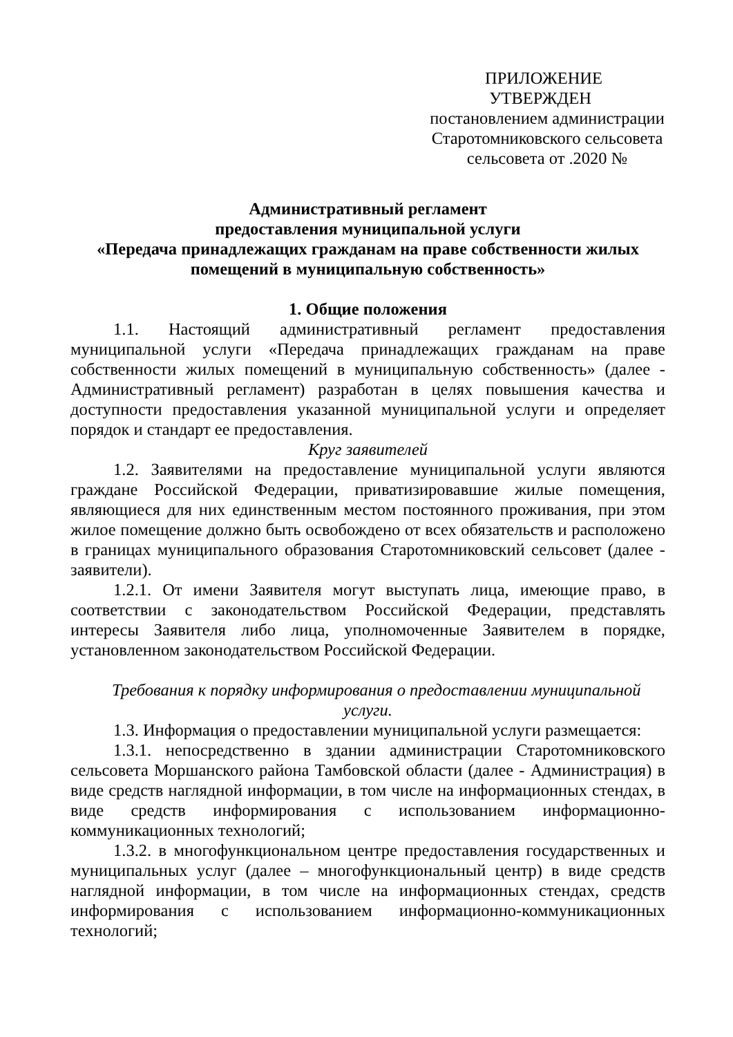ПРИЛОЖЕНИЕ
УТВЕРЖДЕН
постановлением администрации
Старотомниковского сельсовета
сельсовета от .2020 №
Административный регламент
предоставления муниципальной услуги
«Передача принадлежащих гражданам на праве собственности жилых помещений в муниципальную собственность»
1. Общие положения
1.1. Настоящий административный регламент предоставления муниципальной услуги «Передача принадлежащих гражданам на праве собственности жилых помещений в муниципальную собственность» (далее - Административный регламент) разработан в целях повышения качества и доступности предоставления указанной муниципальной услуги и определяет порядок и стандарт ее предоставления.
Круг заявителей
1.2. Заявителями на предоставление муниципальной услуги являются граждане Российской Федерации, приватизировавшие жилые помещения, являющиеся для них единственным местом постоянного проживания, при этом жилое помещение должно быть освобождено от всех обязательств и расположено в границах муниципального образования Старотомниковский сельсовет (далее - заявители).
1.2.1. От имени Заявителя могут выступать лица, имеющие право, в соответствии с законодательством Российской Федерации, представлять интересы Заявителя либо лица, уполномоченные Заявителем в порядке, установленном законодательством Российской Федерации.
Требования к порядку информирования о предоставлении муниципальной услуги.
1.3. Информация о предоставлении муниципальной услуги размещается:
1.3.1. непосредственно в здании администрации Старотомниковского сельсовета Моршанского района Тамбовской области (далее - Администрация) в виде средств наглядной информации, в том числе на информационных стендах, в виде средств информирования с использованием информационно-коммуникационных технологий;
1.3.2. в многофункциональном центре предоставления государственных и муниципальных услуг (далее – многофункциональный центр) в виде средств наглядной информации, в том числе на информационных стендах, средств информирования с использованием информационно-коммуникационных технологий;